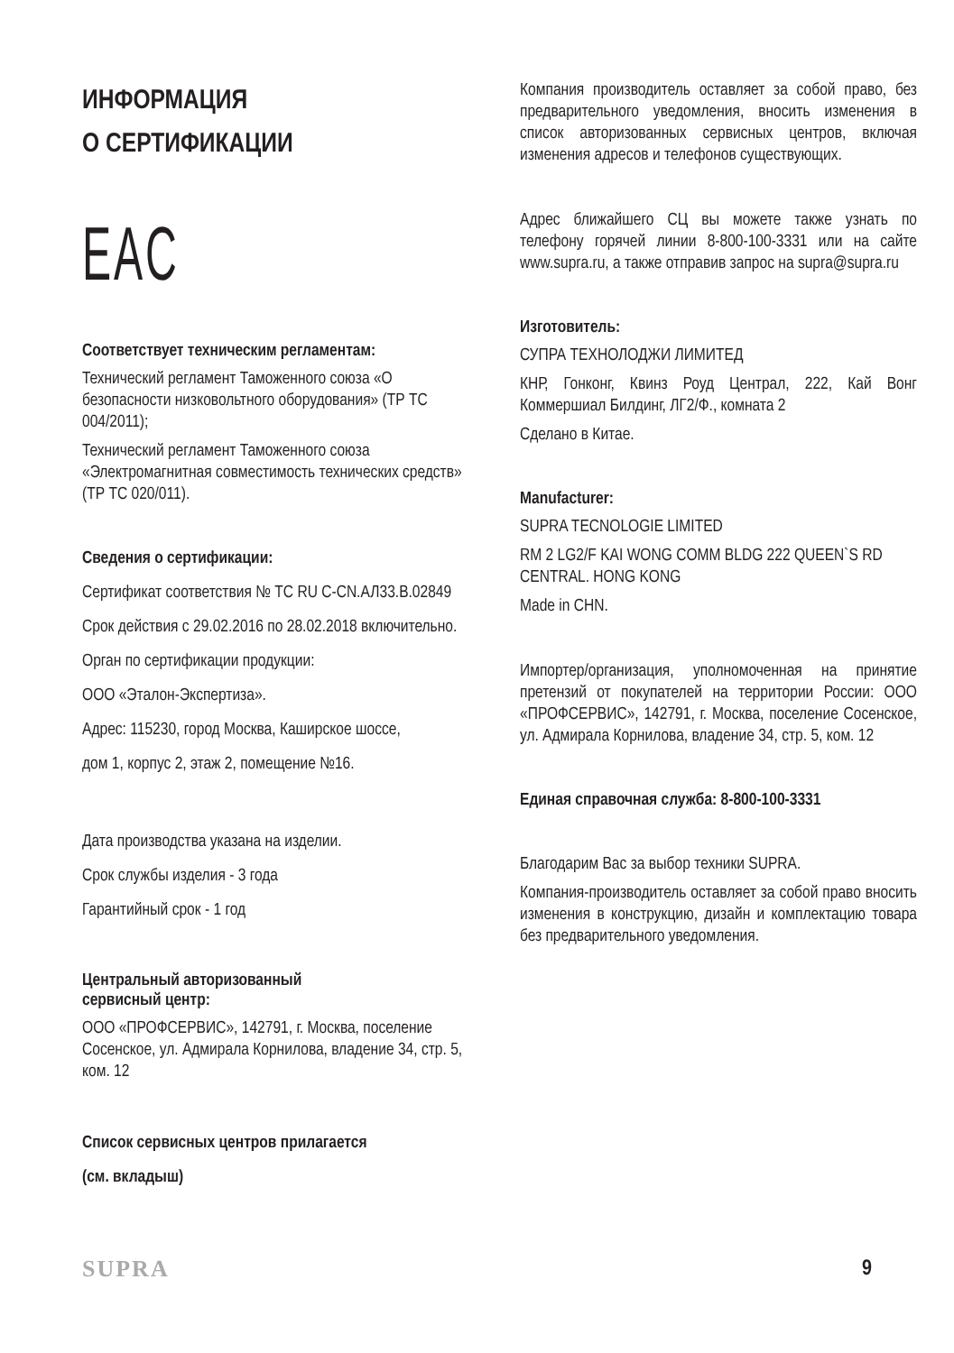ИНФОРМАЦИЯ
О СЕРТИФИКАЦИИ
EAC
Соответствует техническим регламентам:
Технический регламент Таможенного союза «О безопасности низковольтного оборудования» (ТР ТС 004/2011);
Технический регламент Таможенного союза «Электромагнитная совместимость технических средств» (ТР ТС 020/011).
Сведения о сертификации:
Сертификат соответствия № TC RU C-CN.АЛ33.В.02849
Срок действия с 29.02.2016 по 28.02.2018 включительно.
Орган по сертификации продукции:
ООО «Эталон-Экспертиза».
Адрес: 115230, город Москва, Каширское шоссе,
дом 1, корпус 2, этаж 2, помещение №16.
Дата производства указана на изделии.
Срок службы изделия - 3 года
Гарантийный срок - 1 год
Центральный авторизованный
сервисный центр:
ООО «ПРОФСЕРВИС», 142791, г. Москва, поселение Сосенское, ул. Адмирала Корнилова, владение 34, стр. 5, ком. 12
Список сервисных центров прилагается
(см. вкладыш)
Компания производитель оставляет за собой право, без предварительного уведомления, вносить изменения в список авторизованных сервисных центров, включая изменения адресов и телефонов существующих.
Адрес ближайшего СЦ вы можете также узнать по телефону горячей линии 8-800-100-3331 или на сайте www.supra.ru, а также отправив запрос на supra@supra.ru
Изготовитель:
СУПРА ТЕХНОЛОДЖИ ЛИМИТЕД
КНР, Гонконг, Квинз Роуд Централ, 222, Кай Вонг Коммершиал Билдинг, ЛГ2/Ф., комната 2
Сделано в Китае.
Manufacturer:
SUPRA TECNOLOGIE LIMITED
RM 2 LG2/F KAI WONG COMM BLDG 222 QUEEN`S RD CENTRAL. HONG KONG
Made in CHN.
Импортер/организация, уполномоченная на принятие претензий от покупателей на территории России: ООО «ПРОФСЕРВИС», 142791, г. Москва, поселение Сосенское, ул. Адмирала Корнилова, владение 34, стр. 5, ком. 12
Единая справочная служба: 8-800-100-3331
Благодарим Вас за выбор техники SUPRA.
Компания-производитель оставляет за собой право вносить изменения в конструкцию, дизайн и комплектацию товара без предварительного уведомления.
SUPRA 9